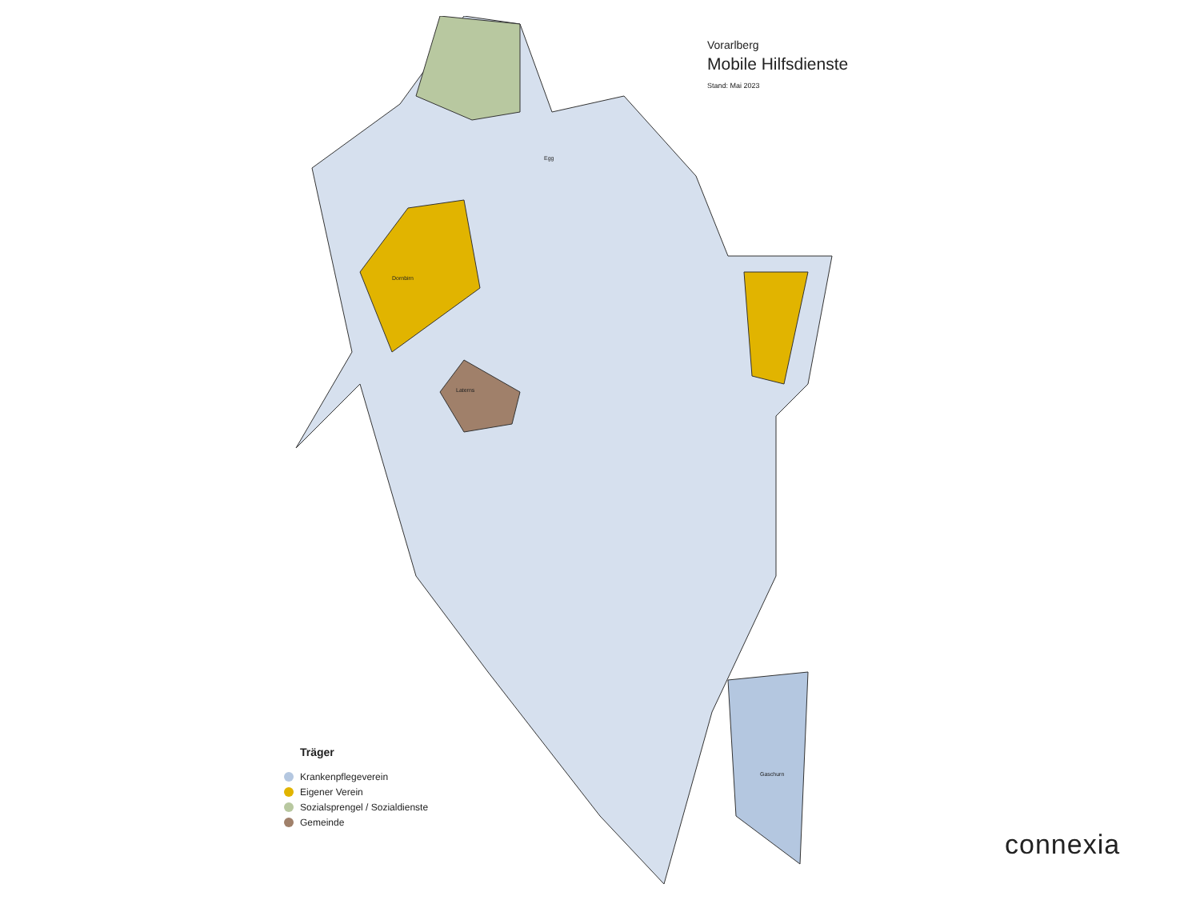Vorarlberg
Mobile Hilfsdienste
Stand: Mai 2023
Dornbirn
Laterns
Egg
Gaschurn
Träger
Krankenpflegeverein
Eigener Verein
Sozialsprengel / Sozialdienste
Gemeinde
connexia